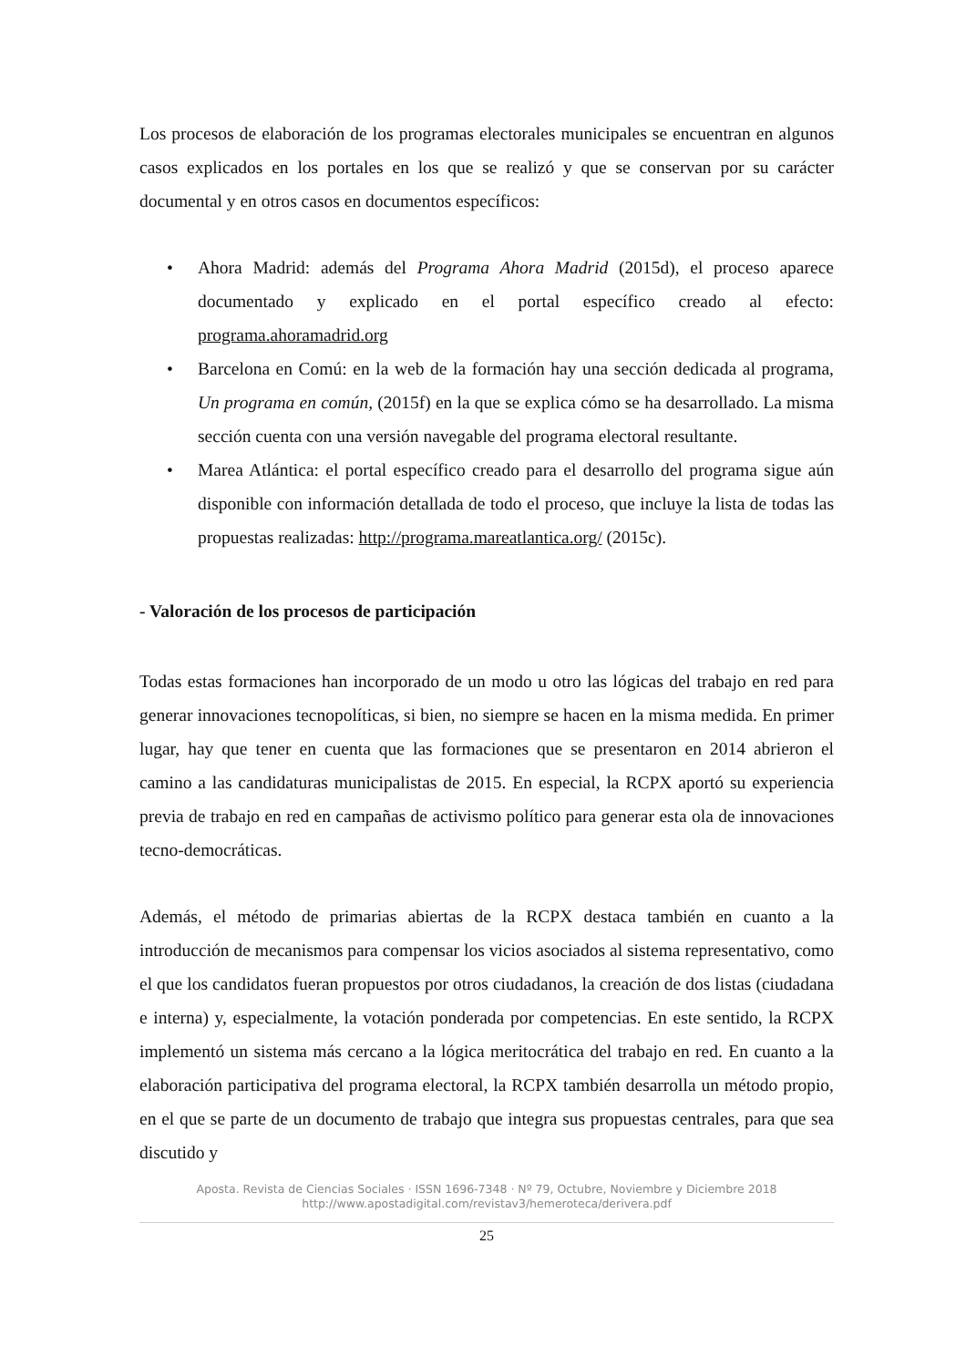Los procesos de elaboración de los programas electorales municipales se encuentran en algunos casos explicados en los portales en los que se realizó y que se conservan por su carácter documental y en otros casos en documentos específicos:
• Ahora Madrid: además del Programa Ahora Madrid (2015d), el proceso aparece documentado y explicado en el portal específico creado al efecto: programa.ahoramadrid.org
• Barcelona en Comú: en la web de la formación hay una sección dedicada al programa, Un programa en común, (2015f) en la que se explica cómo se ha desarrollado. La misma sección cuenta con una versión navegable del programa electoral resultante.
• Marea Atlántica: el portal específico creado para el desarrollo del programa sigue aún disponible con información detallada de todo el proceso, que incluye la lista de todas las propuestas realizadas: http://programa.mareatlantica.org/ (2015c).
- Valoración de los procesos de participación
Todas estas formaciones han incorporado de un modo u otro las lógicas del trabajo en red para generar innovaciones tecnopolíticas, si bien, no siempre se hacen en la misma medida. En primer lugar, hay que tener en cuenta que las formaciones que se presentaron en 2014 abrieron el camino a las candidaturas municipalistas de 2015. En especial, la RCPX aportó su experiencia previa de trabajo en red en campañas de activismo político para generar esta ola de innovaciones tecno-democráticas.
Además, el método de primarias abiertas de la RCPX destaca también en cuanto a la introducción de mecanismos para compensar los vicios asociados al sistema representativo, como el que los candidatos fueran propuestos por otros ciudadanos, la creación de dos listas (ciudadana e interna) y, especialmente, la votación ponderada por competencias. En este sentido, la RCPX implementó un sistema más cercano a la lógica meritocrática del trabajo en red. En cuanto a la elaboración participativa del programa electoral, la RCPX también desarrolla un método propio, en el que se parte de un documento de trabajo que integra sus propuestas centrales, para que sea discutido y
Aposta. Revista de Ciencias Sociales · ISSN 1696-7348 · Nº 79, Octubre, Noviembre y Diciembre 2018
http://www.apostadigital.com/revistav3/hemeroteca/derivera.pdf
25